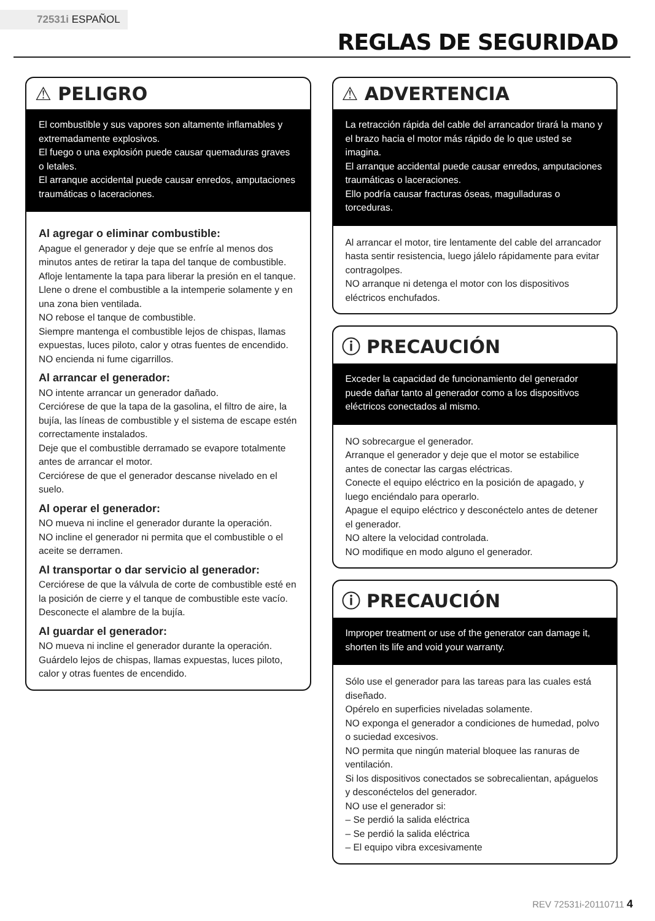72531i ESPAÑOL
REGLAS DE SEGURIDAD
⚠ PELIGRO
El combustible y sus vapores son altamente inflamables y extremadamente explosivos.
El fuego o una explosión puede causar quemaduras graves o letales.
El arranque accidental puede causar enredos, amputaciones traumáticas o laceraciones.
Al agregar o eliminar combustible:
Apague el generador y deje que se enfríe al menos dos minutos antes de retirar la tapa del tanque de combustible. Afloje lentamente la tapa para liberar la presión en el tanque.
Llene o drene el combustible a la intemperie solamente y en una zona bien ventilada.
NO rebose el tanque de combustible.
Siempre mantenga el combustible lejos de chispas, llamas expuestas, luces piloto, calor y otras fuentes de encendido.
NO encienda ni fume cigarrillos.
Al arrancar el generador:
NO intente arrancar un generador dañado.
Cerciórese de que la tapa de la gasolina, el filtro de aire, la bujía, las líneas de combustible y el sistema de escape estén correctamente instalados.
Deje que el combustible derramado se evapore totalmente antes de arrancar el motor.
Cerciórese de que el generador descanse nivelado en el suelo.
Al operar el generador:
NO mueva ni incline el generador durante la operación.
NO incline el generador ni permita que el combustible o el aceite se derramen.
Al transportar o dar servicio al generador:
Cerciórese de que la válvula de corte de combustible esté en la posición de cierre y el tanque de combustible este vacío.
Desconecte el alambre de la bujía.
Al guardar el generador:
NO mueva ni incline el generador durante la operación.
Guárdelo lejos de chispas, llamas expuestas, luces piloto, calor y otras fuentes de encendido.
⚠ ADVERTENCIA
La retracción rápida del cable del arrancador tirará la mano y el brazo hacia el motor más rápido de lo que usted se imagina.
El arranque accidental puede causar enredos, amputaciones traumáticas o laceraciones.
Ello podría causar fracturas óseas, magulladuras o torceduras.
Al arrancar el motor, tire lentamente del cable del arrancador hasta sentir resistencia, luego jálelo rápidamente para evitar contragolpes.
NO arranque ni detenga el motor con los dispositivos eléctricos enchufados.
ⓘ PRECAUCIÓN
Exceder la capacidad de funcionamiento del generador puede dañar tanto al generador como a los dispositivos eléctricos conectados al mismo.
NO sobrecargue el generador.
Arranque el generador y deje que el motor se estabilice antes de conectar las cargas eléctricas.
Conecte el equipo eléctrico en la posición de apagado, y luego enciéndalo para operarlo.
Apague el equipo eléctrico y desconéctelo antes de detener el generador.
NO altere la velocidad controlada.
NO modifique en modo alguno el generador.
ⓘ PRECAUCIÓN
Improper treatment or use of the generator can damage it, shorten its life and void your warranty.
Sólo use el generador para las tareas para las cuales está diseñado.
Opérelo en superficies niveladas solamente.
NO exponga el generador a condiciones de humedad, polvo o suciedad excesivos.
NO permita que ningún material bloquee las ranuras de ventilación.
Si los dispositivos conectados se sobrecalientan, apáguelos y desconéctelos del generador.
NO use el generador si:
– Se perdió la salida eléctrica
– Se perdió la salida eléctrica
– El equipo vibra excesivamente
REV 72531i-20110711 4